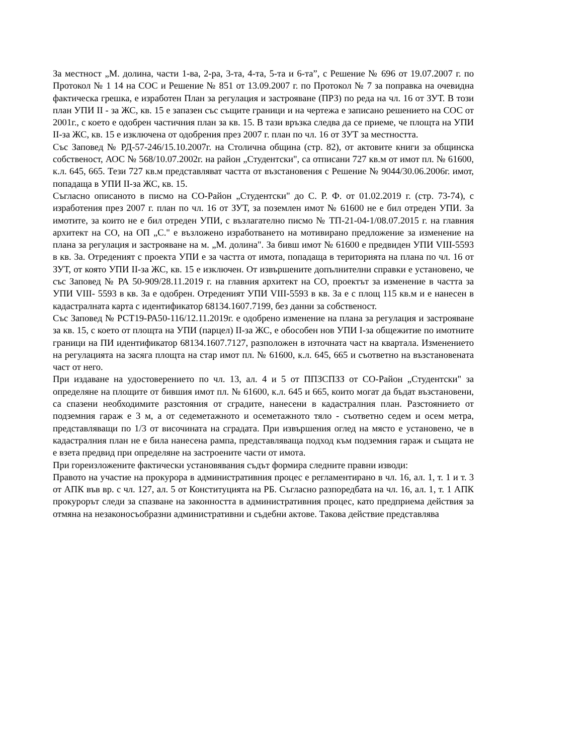За местност „М. долина, части 1-ва, 2-ра, 3-та, 4-та, 5-та и 6-та”, с Решение № 696 от 19.07.2007 г. по Протокол № 1 14 на СОС и Решение № 851 от 13.09.2007 г. по Протокол № 7 за поправка на очевидна фактическа грешка, е изработен План за регулация и застрояване (ПРЗ) по реда на чл. 16 от ЗУТ. В този план УПИ II - за ЖС, кв. 15 е запазен със същите граници и на чертежа е записано решението на СОС от 2001г., с което е одобрен частичния план за кв. 15. В тази връзка следва да се приеме, че площта на УПИ II-за ЖС, кв. 15 е изключена от одобрения през 2007 г. план по чл. 16 от ЗУТ за местността.
Със Заповед № РД-57-246/15.10.2007г. на Столична община (стр. 82), от актовите книги за общинска собственост, АОС № 568/10.07.2002г. на район „Студентски", са отписани 727 кв.м от имот пл. № 61600, к.л. 645, 665. Тези 727 кв.м представляват частта от възстановения с Решение № 9044/30.06.2006г. имот, попадаща в УПИ II-за ЖС, кв. 15.
Съгласно описаното в писмо на СО-Район „Студентски" до С. Р. Ф. от 01.02.2019 г. (стр. 73-74), с изработения през 2007 г. план по чл. 16 от ЗУТ, за поземлен имот № 61600 не е бил отреден УПИ. За имотите, за които не е бил отреден УПИ, с възлагателно писмо № ТП-21-04-1/08.07.2015 г. на главния архитект на СО, на ОП „С." е възложено изработването на мотивирано предложение за изменение на плана за регулация и застрояване на м. „М. долина". За бивш имот № 61600 е предвиден УПИ VIII-5593 в кв. 3а. Отреденият с проекта УПИ е за частта от имота, попадаща в територията на плана по чл. 16 от ЗУТ, от която УПИ II-за ЖС, кв. 15 е изключен. От извършените допълнителни справки е установено, че със Заповед № РА 50-909/28.11.2019 г. на главния архитект на СО, проектът за изменение в частта за УПИ VIII- 5593 в кв. За е одобрен. Отреденият УПИ VIII-5593 в кв. За е с площ 115 кв.м и е нанесен в кадастралната карта с идентификатор 68134.1607.7199, без данни за собственост.
Със Заповед № РСТ19-РА50-116/12.11.2019г. е одобрено изменение на плана за регулация и застрояване за кв. 15, с което от площта на УПИ (парцел) II-за ЖС, е обособен нов УПИ I-за общежитие по имотните граници на ПИ идентификатор 68134.1607.7127, разположен в източната част на квартала. Изменението на регулацията на засяга площта на стар имот пл. № 61600, к.л. 645, 665 и съответно на възстановената част от него.
При издаване на удостоверението по чл. 13, ал. 4 и 5 от ППЗСПЗЗ от СО-Район „Студентски" за определяне на площите от бившия имот пл. № 61600, к.л. 645 и 665, които могат да бъдат възстановени, са спазени необходимите разстояния от сградите, нанесени в кадастралния план. Разстоянието от подземния гараж е 3 м, а от седеметажното и осеметажното тяло - съответно седем и осем метра, представляващи по 1/3 от височината на сградата. При извършения оглед на място е установено, че в кадастралния план не е била нанесена рампа, представляваща подход към подземния гараж и същата не е взета предвид при определяне на застроените части от имота.
При гореизложените фактически установявания съдът формира следните правни изводи:
Правото на участие на прокурора в административния процес е регламентирано в чл. 16, ал. 1, т. 1 и т. 3 от АПК във вр. с чл. 127, ал. 5 от Конституцията на РБ. Съгласно разпоредбата на чл. 16, ал. 1, т. 1 АПК прокурорът следи за спазване на законността в административния процес, като предприема действия за отмяна на незаконосъобразни административни и съдебни актове. Такова действие представлява